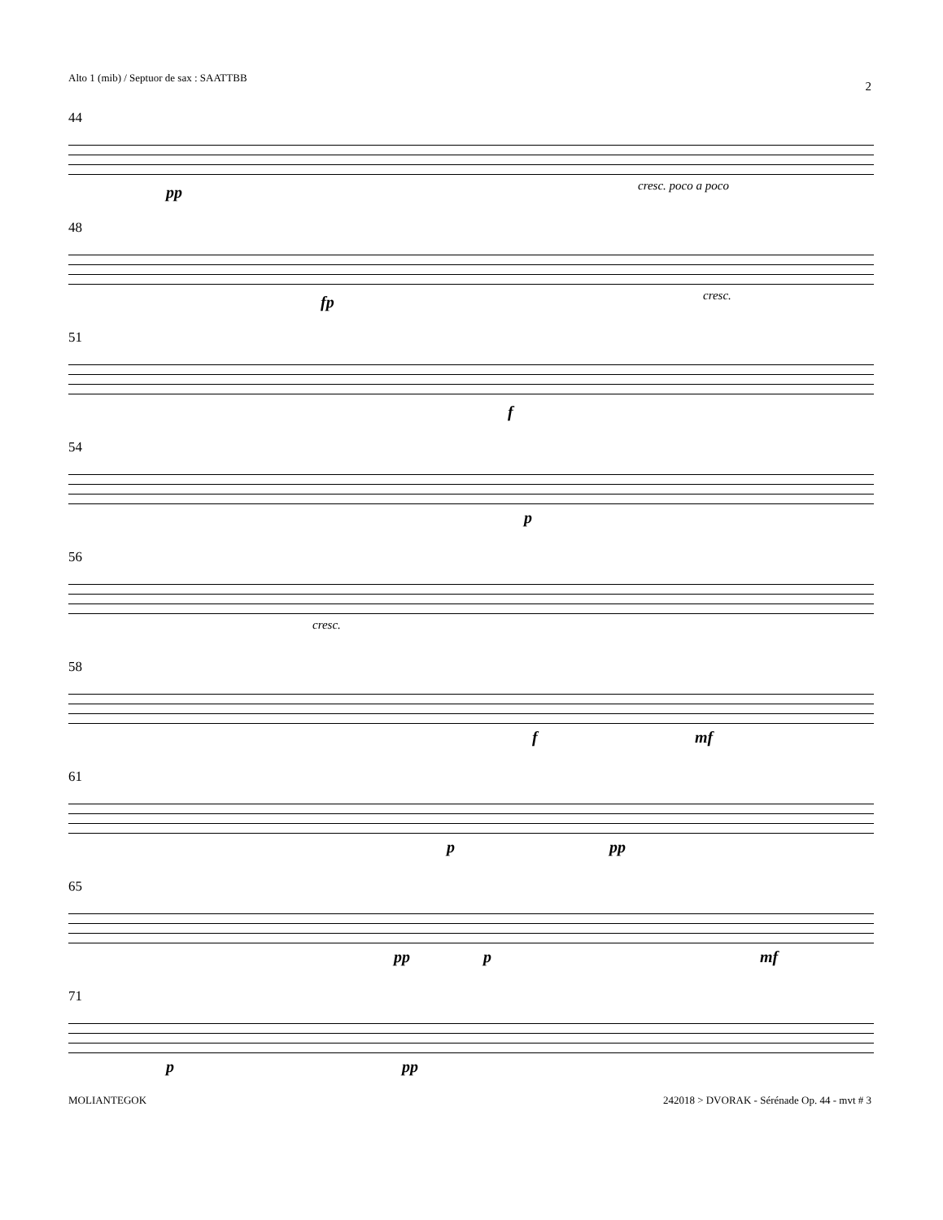Alto 1 (mib) / Septuor de sax : SAATTBB
2
44
pp cresc. poco a poco
48
fp cresc.
51
f
54
p
56
cresc.
58
f mf
61
p pp
65
pp p mf
71
p pp
MOLIANTEGOK
242018 > DVORAK - Sérénade Op. 44 - mvt # 3